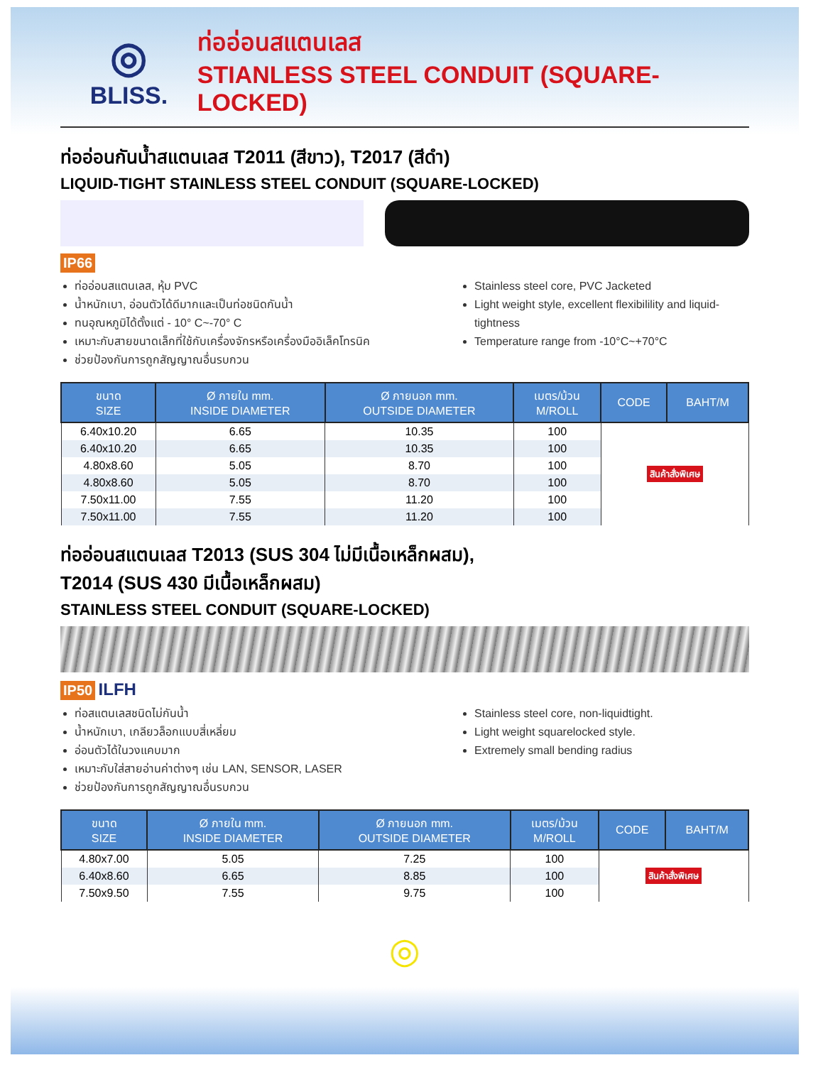◎
BLISS.
ท่ออ่อนสแตนเลส
STIANLESS STEEL CONDUIT (SQUARE-LOCKED)
ท่ออ่อนกันน้ำสแตนเลส T2011 (สีขาว), T2017 (สีดำ)
LIQUID-TIGHT STAINLESS STEEL CONDUIT (SQUARE-LOCKED)
IP66
ท่ออ่อนสแตนเลส, หุ้ม PVC
น้ำหนักเบา, อ่อนตัวได้ดีมากและเป็นท่อชนิดกันน้ำ
ทนอุณหภูมิได้ตั้งแต่ - 10° C~-70° C
เหมาะกับสายขนาดเล็กที่ใช้กับเครื่องจักรหรือเครื่องมืออิเล็คโทรนิค
ช่วยป้องกันการถูกสัญญาณอื่นรบกวน
Stainless steel core, PVC Jacketed
Light weight style, excellent flexibilility and liquid-tightness
Temperature range from -10°C~+70°C
| ขนาด SIZE | Ø ภายใน mm. INSIDE DIAMETER | Ø ภายนอก mm. OUTSIDE DIAMETER | เมตร/ม้วน M/ROLL | CODE | BAHT/M |
| --- | --- | --- | --- | --- | --- |
| 6.40x10.20 | 6.65 | 10.35 | 100 | สินค้าสั่งพิเศษ | |
| 6.40x10.20 | 6.65 | 10.35 | 100 | | |
| 4.80x8.60 | 5.05 | 8.70 | 100 | | |
| 4.80x8.60 | 5.05 | 8.70 | 100 | | |
| 7.50x11.00 | 7.55 | 11.20 | 100 | | |
| 7.50x11.00 | 7.55 | 11.20 | 100 | | |
ท่ออ่อนสแตนเลส T2013 (SUS 304 ไม่มีเนื้อเหล็กผสม),
T2014 (SUS 430 มีเนื้อเหล็กผสม)
STAINLESS STEEL CONDUIT (SQUARE-LOCKED)
IP50 ILFH
ท่อสแตนเลสชนิดไม่กันน้ำ
น้ำหนักเบา, เกลียวล็อกแบบสี่เหลี่ยม
อ่อนตัวได้ในวงแคบมาก
เหมาะกับใส่สายอ่านค่าต่างๆ เช่น LAN, SENSOR, LASER
ช่วยป้องกันการถูกสัญญาณอื่นรบกวน
Stainless steel core, non-liquidtight.
Light weight squarelocked style.
Extremely small bending radius
| ขนาด SIZE | Ø ภายใน mm. INSIDE DIAMETER | Ø ภายนอก mm. OUTSIDE DIAMETER | เมตร/ม้วน M/ROLL | CODE | BAHT/M |
| --- | --- | --- | --- | --- | --- |
| 4.80x7.00 | 5.05 | 7.25 | 100 | สินค้าสั่งพิเศษ | |
| 6.40x8.60 | 6.65 | 8.85 | 100 | | |
| 7.50x9.50 | 7.55 | 9.75 | 100 | | |
◎